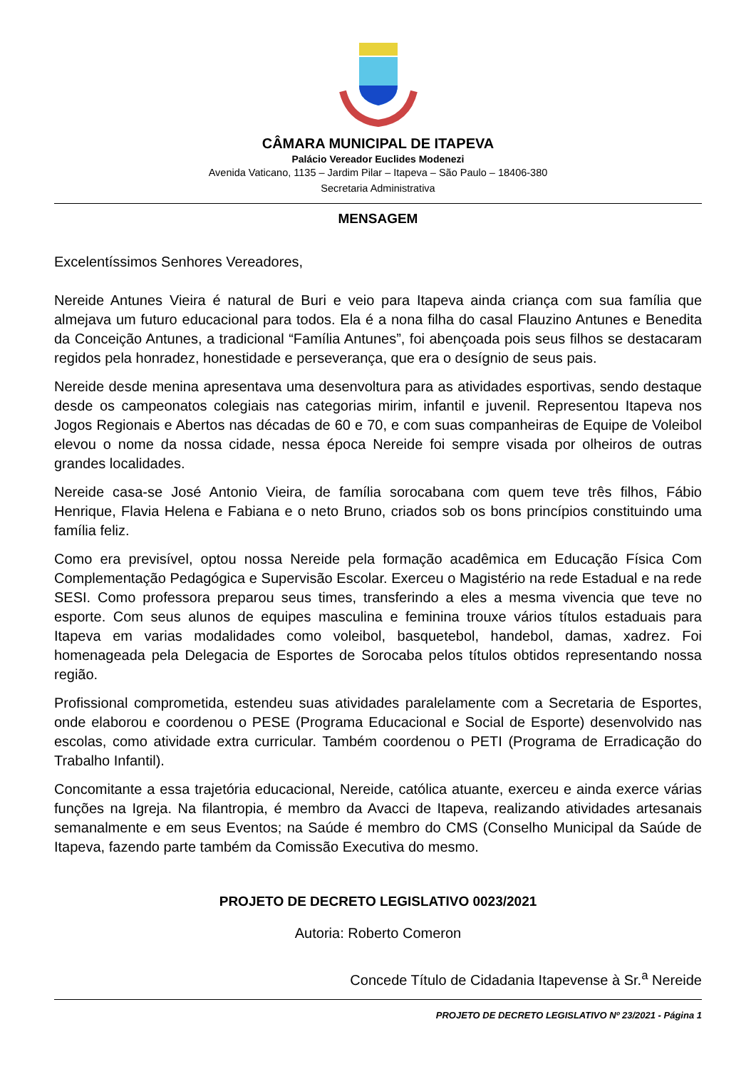CÂMARA MUNICIPAL DE ITAPEVA
Palácio Vereador Euclides Modenezi
Avenida Vaticano, 1135 – Jardim Pilar – Itapeva – São Paulo – 18406-380
Secretaria Administrativa
MENSAGEM
Excelentíssimos Senhores Vereadores,
Nereide Antunes Vieira é natural de Buri e veio para Itapeva ainda criança com sua família que almejava um futuro educacional para todos. Ela é a nona filha do casal Flauzino Antunes e Benedita da Conceição Antunes, a tradicional “Família Antunes”, foi abençoada pois seus filhos se destacaram regidos pela honradez, honestidade e perseverança, que era o desígnio de seus pais.
Nereide desde menina apresentava uma desenvoltura para as atividades esportivas, sendo destaque desde os campeonatos colegiais nas categorias mirim, infantil e juvenil. Representou Itapeva nos Jogos Regionais e Abertos nas décadas de 60 e 70, e com suas companheiras de Equipe de Voleibol elevou o nome da nossa cidade, nessa época Nereide foi sempre visada por olheiros de outras grandes localidades.
Nereide casa-se José Antonio Vieira, de família sorocabana com quem teve três filhos, Fábio Henrique, Flavia Helena e Fabiana e o neto Bruno, criados sob os bons princípios constituindo uma família feliz.
Como era previsível, optou nossa Nereide pela formação acadêmica em Educação Física Com Complementação Pedagógica e Supervisão Escolar. Exerceu o Magistério na rede Estadual e na rede SESI. Como professora preparou seus times, transferindo a eles a mesma vivencia que teve no esporte. Com seus alunos de equipes masculina e feminina trouxe vários títulos estaduais para Itapeva em varias modalidades como voleibol, basquetebol, handebol, damas, xadrez. Foi homenageada pela Delegacia de Esportes de Sorocaba pelos títulos obtidos representando nossa região.
Profissional comprometida, estendeu suas atividades paralelamente com a Secretaria de Esportes, onde elaborou e coordenou o PESE (Programa Educacional e Social de Esporte) desenvolvido nas escolas, como atividade extra curricular. Também coordenou o PETI (Programa de Erradicação do Trabalho Infantil).
Concomitante a essa trajetória educacional, Nereide, católica atuante, exerceu e ainda exerce várias funções na Igreja. Na filantropia, é membro da Avacci de Itapeva, realizando atividades artesanais semanalmente e em seus Eventos; na Saúde é membro do CMS (Conselho Municipal da Saúde de Itapeva, fazendo parte também da Comissão Executiva do mesmo.
PROJETO DE DECRETO LEGISLATIVO 0023/2021
Autoria: Roberto Comeron
Concede Título de Cidadania Itapevense à Sr.<sup>a</sup> Nereide
PROJETO DE DECRETO LEGISLATIVO Nº 23/2021 - Página 1